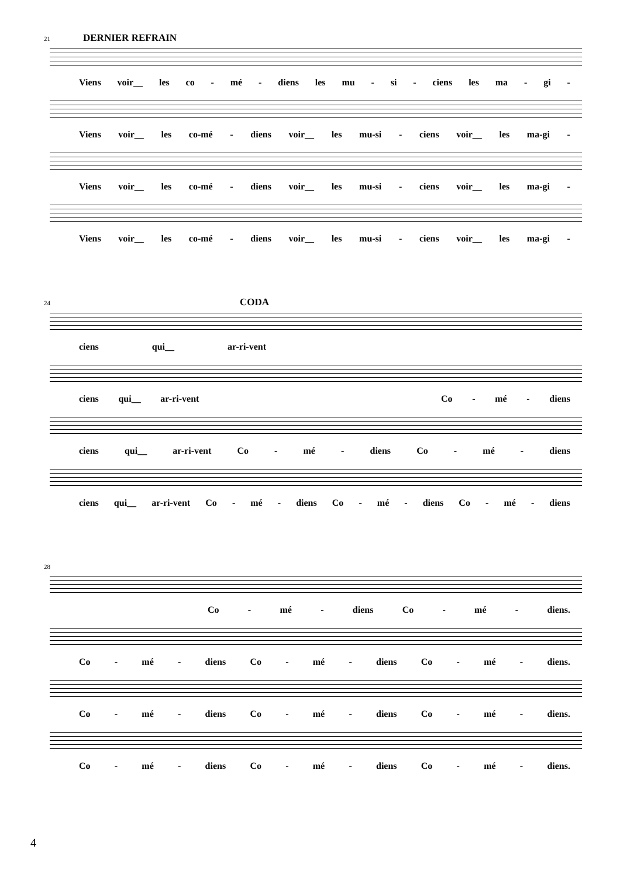21 DERNIER REFRAIN
Viens voir__ les co - mé - diens les mu - si - ciens les ma - gi -
Viens voir__ les co-mé - diens voir__ les mu-si - ciens voir__ les ma-gi -
Viens voir__ les co-mé - diens voir__ les mu-si - ciens voir__ les ma-gi -
Viens voir__ les co-mé - diens voir__ les mu-si - ciens voir__ les ma-gi -
24 CODA
ciens qui__ ar-ri-vent
ciens qui__ ar-ri-vent Co - mé - diens
ciens qui__ ar-ri-vent Co - mé - diens Co - mé - diens
ciens qui__ ar-ri-vent Co - mé - diens Co - mé - diens Co - mé - diens
28
Co - mé - diens Co - mé - diens.
Co - mé - diens Co - mé - diens Co - mé - diens.
Co - mé - diens Co - mé - diens Co - mé - diens.
Co - mé - diens Co - mé - diens Co - mé - diens.
4